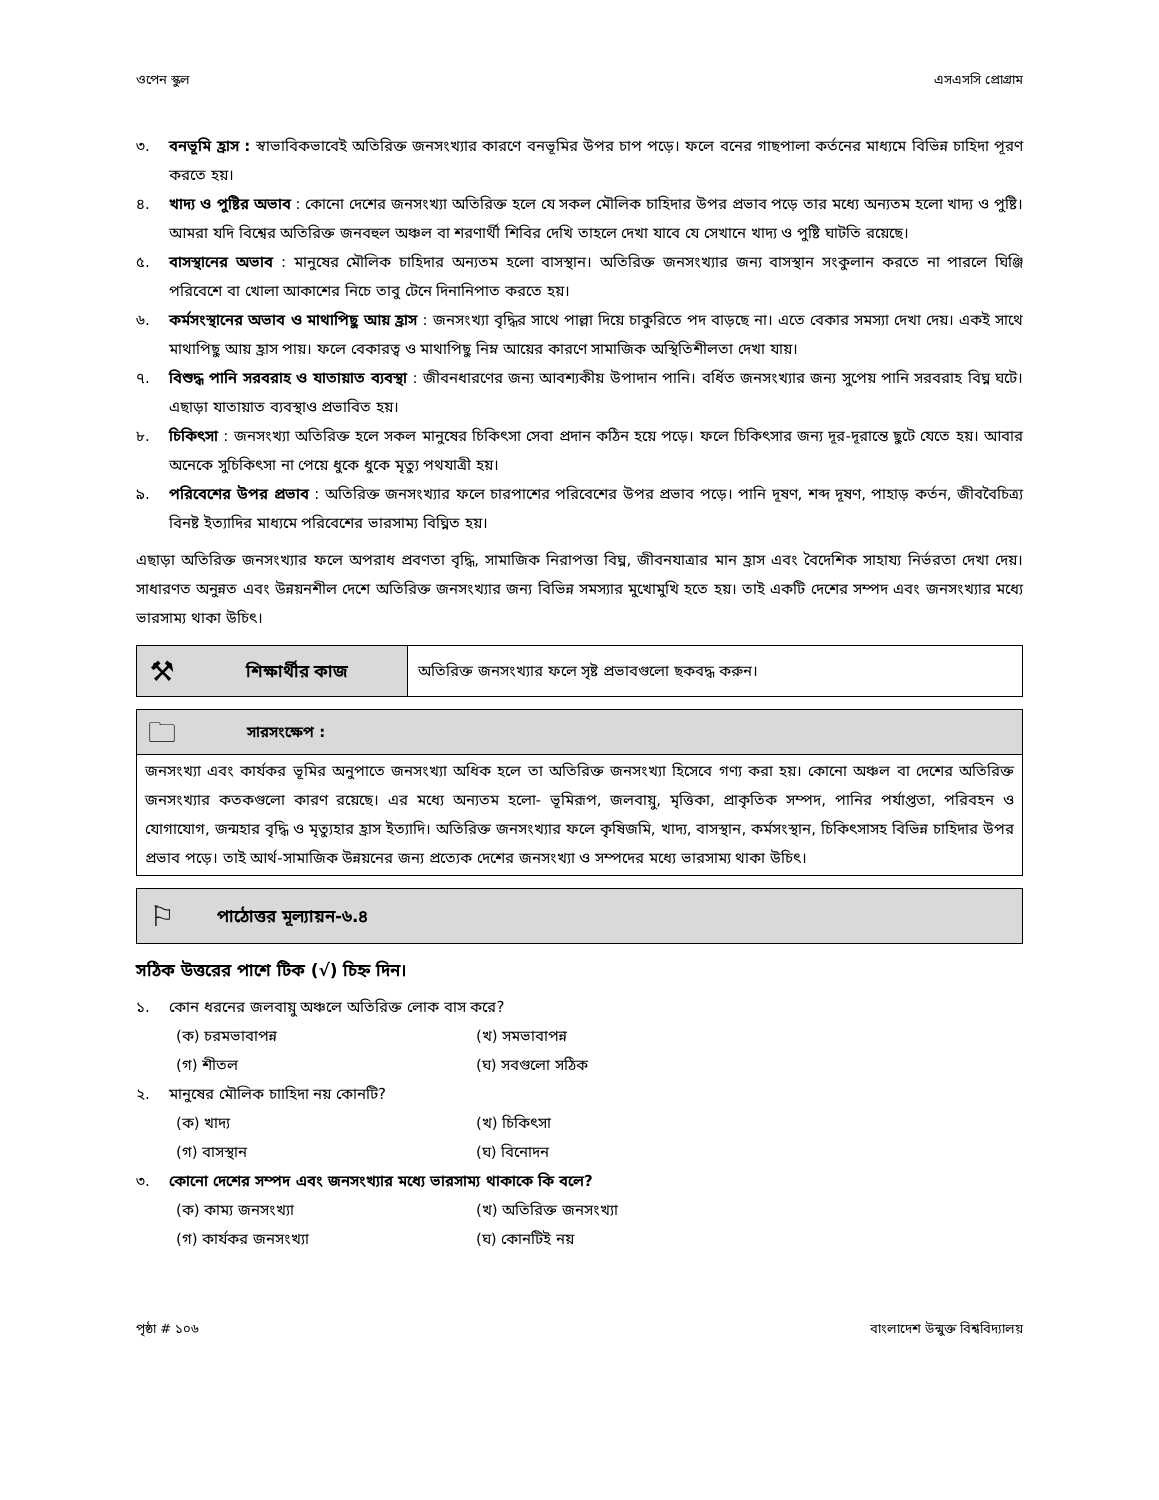ওপেন স্কুল এসএসসি প্রোগ্রাম
৩. বনভূমি হ্রাস : স্বাভাবিকভাবেই অতিরিক্ত জনসংখ্যার কারণে বনভূমির উপর চাপ পড়ে। ফলে বনের গাছপালা কর্তনের মাধ্যমে বিভিন্ন চাহিদা পূরণ করতে হয়।
৪. খাদ্য ও পুষ্টির অভাব : কোনো দেশের জনসংখ্যা অতিরিক্ত হলে যে সকল মৌলিক চাহিদার উপর প্রভাব পড়ে তার মধ্যে অন্যতম হলো খাদ্য ও পুষ্টি। আমরা যদি বিশ্বের অতিরিক্ত জনবহুল অঞ্চল বা শরণার্থী শিবির দেখি তাহলে দেখা যাবে যে সেখানে খাদ্য ও পুষ্টি ঘাটতি রয়েছে।
৫. বাসস্থানের অভাব : মানুষের মৌলিক চাহিদার অন্যতম হলো বাসস্থান। অতিরিক্ত জনসংখ্যার জন্য বাসস্থান সংকুলান করতে না পারলে ঘিঞ্জি পরিবেশে বা খোলা আকাশের নিচে তাবু টেনে দিনানিপাত করতে হয়।
৬. কর্মসংস্থানের অভাব ও মাথাপিছু আয় হ্রাস : জনসংখ্যা বৃদ্ধির সাথে পাল্লা দিয়ে চাকুরিতে পদ বাড়ছে না। এতে বেকার সমস্যা দেখা দেয়। একই সাথে মাথাপিছু আয় হ্রাস পায়। ফলে বেকারত্ব ও মাথাপিছু নিম্ন আয়ের কারণে সামাজিক অস্থিতিশীলতা দেখা যায়।
৭. বিশুদ্ধ পানি সরবরাহ ও যাতায়াত ব্যবস্থা : জীবনধারণের জন্য আবশ্যকীয় উপাদান পানি। বর্ধিত জনসংখ্যার জন্য সুপেয় পানি সরবরাহ বিঘ্ন ঘটে। এছাড়া যাতায়াত ব্যবস্থাও প্রভাবিত হয়।
৮. চিকিৎসা : জনসংখ্যা অতিরিক্ত হলে সকল মানুষের চিকিৎসা সেবা প্রদান কঠিন হয়ে পড়ে। ফলে চিকিৎসার জন্য দূর-দূরান্তে ছুটে যেতে হয়। আবার অনেকে সুচিকিৎসা না পেয়ে ধুকে ধুকে মৃত্যু পথযাত্রী হয়।
৯. পরিবেশের উপর প্রভাব : অতিরিক্ত জনসংখ্যার ফলে চারপাশের পরিবেশের উপর প্রভাব পড়ে। পানি দূষণ, শব্দ দূষণ, পাহাড় কর্তন, জীববৈচিত্র্য বিনষ্ট ইত্যাদির মাধ্যমে পরিবেশের ভারসাম্য বিঘ্নিত হয়।
এছাড়া অতিরিক্ত জনসংখ্যার ফলে অপরাধ প্রবণতা বৃদ্ধি, সামাজিক নিরাপত্তা বিঘ্ন, জীবনযাত্রার মান হ্রাস এবং বৈদেশিক সাহায্য নির্ভরতা দেখা দেয়। সাধারণত অনুন্নত এবং উন্নয়নশীল দেশে অতিরিক্ত জনসংখ্যার জন্য বিভিন্ন সমস্যার মুখোমুখি হতে হয়। তাই একটি দেশের সম্পদ এবং জনসংখ্যার মধ্যে ভারসাম্য থাকা উচিৎ।
⚒ শিক্ষার্থীর কাজ অতিরিক্ত জনসংখ্যার ফলে সৃষ্ট প্রভাবগুলো ছকবদ্ধ করুন।
🗀 সারসংক্ষেপ :
জনসংখ্যা এবং কার্যকর ভূমির অনুপাতে জনসংখ্যা অধিক হলে তা অতিরিক্ত জনসংখ্যা হিসেবে গণ্য করা হয়। কোনো অঞ্চল বা দেশের অতিরিক্ত জনসংখ্যার কতকগুলো কারণ রয়েছে। এর মধ্যে অন্যতম হলো- ভূমিরূপ, জলবায়ু, মৃত্তিকা, প্রাকৃতিক সম্পদ, পানির পর্যাপ্ততা, পরিবহন ও যোগাযোগ, জন্মহার বৃদ্ধি ও মৃত্যুহার হ্রাস ইত্যাদি। অতিরিক্ত জনসংখ্যার ফলে কৃষিজমি, খাদ্য, বাসস্থান, কর্মসংস্থান, চিকিৎসাসহ বিভিন্ন চাহিদার উপর প্রভাব পড়ে। তাই আর্থ-সামাজিক উন্নয়নের জন্য প্রত্যেক দেশের জনসংখ্যা ও সম্পদের মধ্যে ভারসাম্য থাকা উচিৎ।
⚐ পাঠোত্তর মূল্যায়ন-৬.৪
সঠিক উত্তরের পাশে টিক (√) চিহ্ন দিন।
১. কোন ধরনের জলবায়ু অঞ্চলে অতিরিক্ত লোক বাস করে?
(ক) চরমভাবাপন্ন (খ) সমভাবাপন্ন (গ) শীতল (ঘ) সবগুলো সঠিক
২. মানুষের মৌলিক চাাহিদা নয় কোনটি?
(ক) খাদ্য (খ) চিকিৎসা (গ) বাসস্থান (ঘ) বিনোদন
৩. কোনো দেশের সম্পদ এবং জনসংখ্যার মধ্যে ভারসাম্য থাকাকে কি বলে?
(ক) কাম্য জনসংখ্যা (খ) অতিরিক্ত জনসংখ্যা (গ) কার্যকর জনসংখ্যা (ঘ) কোনটিই নয়
পৃষ্ঠা # ১০৬ বাংলাদেশ উন্মুক্ত বিশ্ববিদ্যালয়